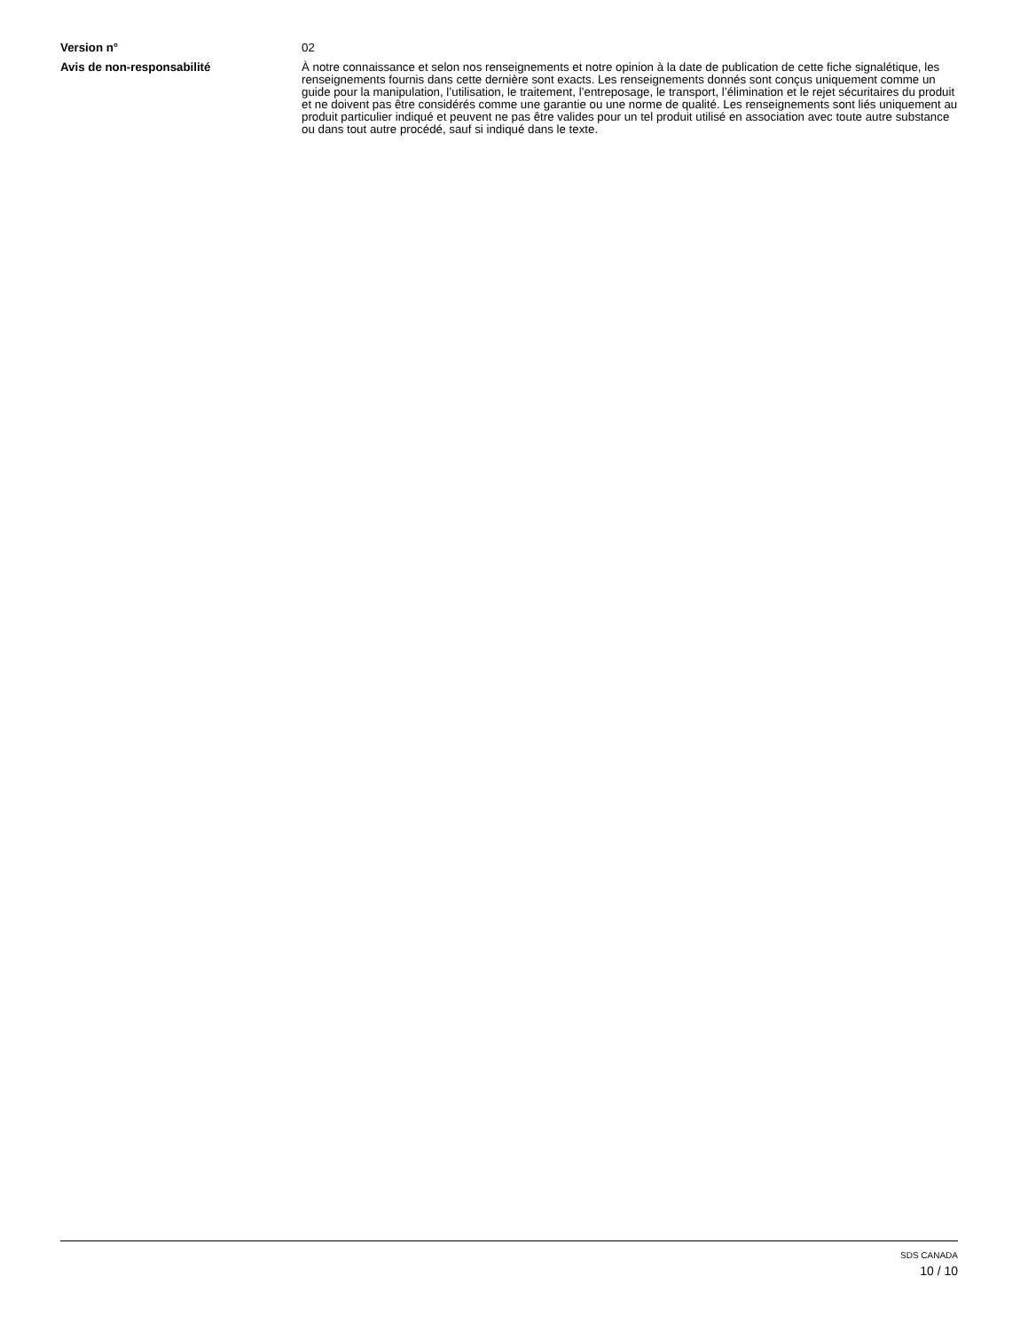Version n° 02
Avis de non-responsabilité À notre connaissance et selon nos renseignements et notre opinion à la date de publication de cette fiche signalétique, les renseignements fournis dans cette dernière sont exacts. Les renseignements donnés sont conçus uniquement comme un guide pour la manipulation, l’utilisation, le traitement, l’entreposage, le transport, l’élimination et le rejet sécuritaires du produit et ne doivent pas être considérés comme une garantie ou une norme de qualité. Les renseignements sont liés uniquement au produit particulier indiqué et peuvent ne pas être valides pour un tel produit utilisé en association avec toute autre substance ou dans tout autre procédé, sauf si indiqué dans le texte.
SDS CANADA
10 / 10